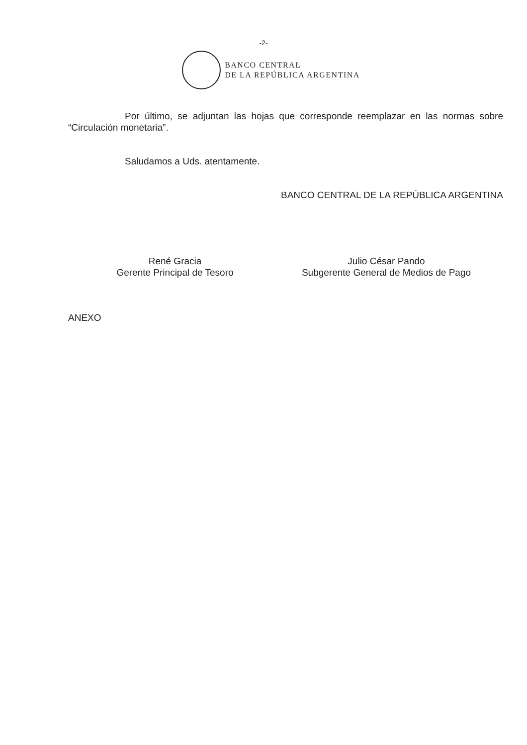-2-
BANCO CENTRAL
DE LA REPÚBLICA ARGENTINA
Por último, se adjuntan las hojas que corresponde reemplazar en las normas sobre “Circulación monetaria”.
Saludamos a Uds. atentamente.
BANCO CENTRAL DE LA REPÚBLICA ARGENTINA
René Gracia
Gerente Principal de Tesoro
Julio César Pando
Subgerente General de Medios de Pago
ANEXO